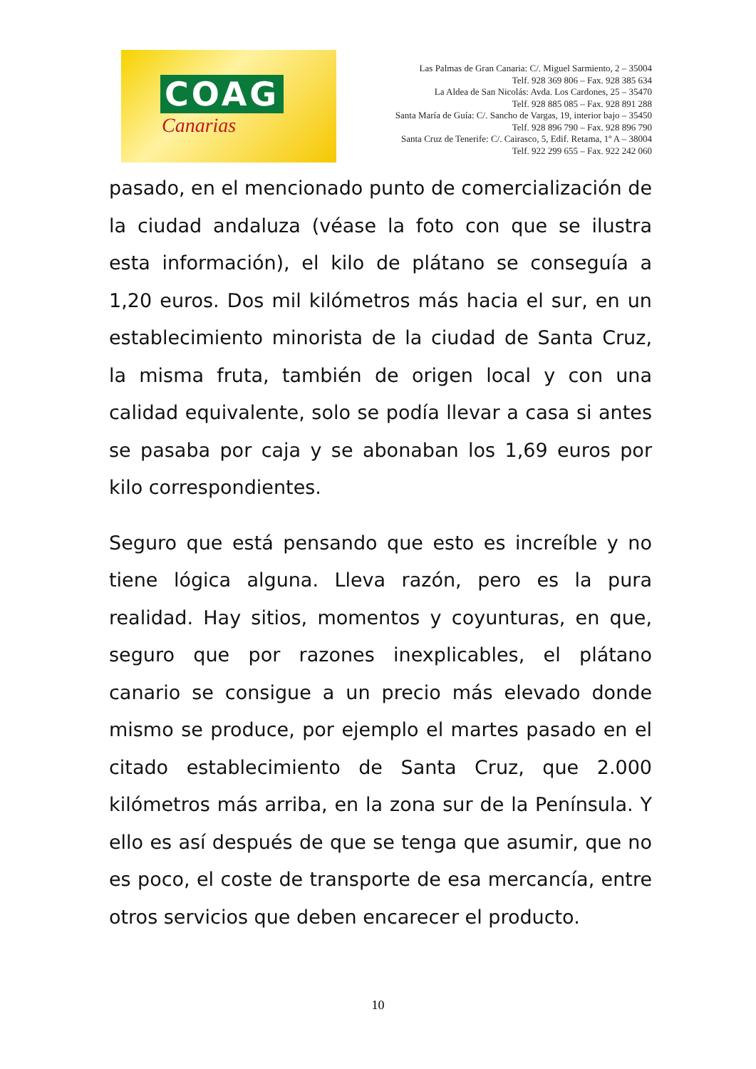COAG
Canarias
Las Palmas de Gran Canaria: C/. Miguel Sarmiento, 2 – 35004
Telf. 928 369 806 – Fax. 928 385 634
La Aldea de San Nicolás: Avda. Los Cardones, 25 – 35470
Telf. 928 885 085 – Fax. 928 891 288
Santa María de Guía: C/. Sancho de Vargas, 19, interior bajo – 35450
Telf. 928 896 790 – Fax. 928 896 790
Santa Cruz de Tenerife: C/. Cairasco, 5, Edif. Retama, 1º A – 38004
Telf. 922 299 655 – Fax. 922 242 060
pasado, en el mencionado punto de comercialización de la ciudad andaluza (véase la foto con que se ilustra esta información), el kilo de plátano se conseguía a 1,20 euros. Dos mil kilómetros más hacia el sur, en un establecimiento minorista de la ciudad de Santa Cruz, la misma fruta, también de origen local y con una calidad equivalente, solo se podía llevar a casa si antes se pasaba por caja y se abonaban los 1,69 euros por kilo correspondientes.
Seguro que está pensando que esto es increíble y no tiene lógica alguna. Lleva razón, pero es la pura realidad. Hay sitios, momentos y coyunturas, en que, seguro que por razones inexplicables, el plátano canario se consigue a un precio más elevado donde mismo se produce, por ejemplo el martes pasado en el citado establecimiento de Santa Cruz, que 2.000 kilómetros más arriba, en la zona sur de la Península. Y ello es así después de que se tenga que asumir, que no es poco, el coste de transporte de esa mercancía, entre otros servicios que deben encarecer el producto.
10